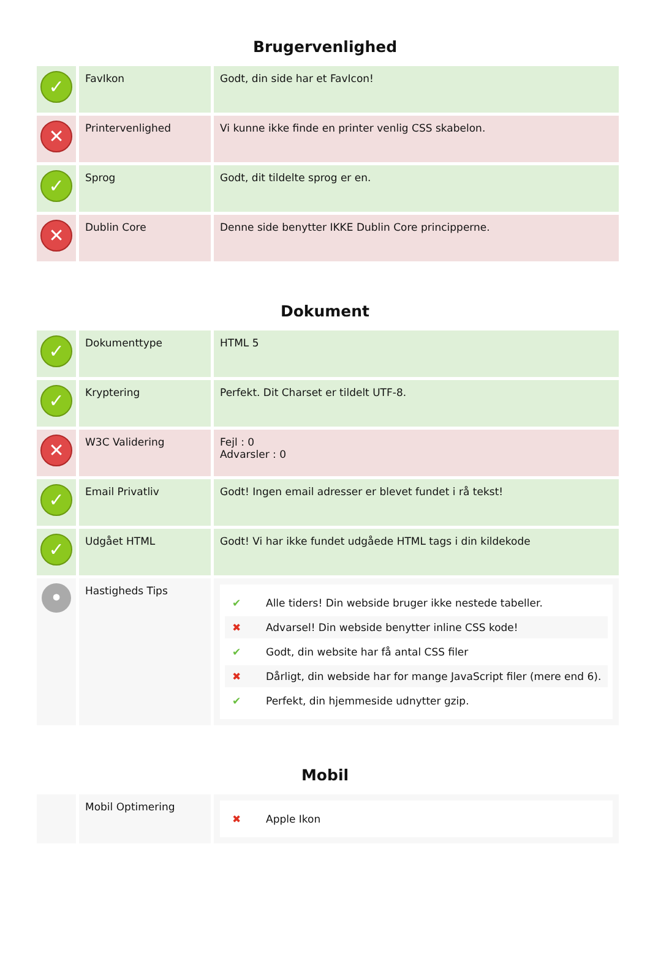Brugervenlighed
| ✓ | FavIkon | Godt, din side har et FavIcon! |
| ✕ | Printervenlighed | Vi kunne ikke finde en printer venlig CSS skabelon. |
| ✓ | Sprog | Godt, dit tildelte sprog er en. |
| ✕ | Dublin Core | Denne side benytter IKKE Dublin Core principperne. |
Dokument
| ✓ | Dokumenttype | HTML 5 |
| ✓ | Kryptering | Perfekt. Dit Charset er tildelt UTF-8. |
| ✕ | W3C Validering | Fejl : 0 Advarsler : 0 |
| ✓ | Email Privatliv | Godt! Ingen email adresser er blevet fundet i rå tekst! |
| ✓ | Udgået HTML | Godt! Vi har ikke fundet udgåede HTML tags i din kildekode |
| • | Hastigheds Tips | ✔ Alle tiders! Din webside bruger ikke nestede tabeller. ✖ Advarsel! Din webside benytter inline CSS kode! ✔ Godt, din website har få antal CSS filer ✖ Dårligt, din webside har for mange JavaScript filer (mere end 6). ✔ Perfekt, din hjemmeside udnytter gzip. |
Mobil
| | Mobil Optimering | ✖ Apple Ikon |